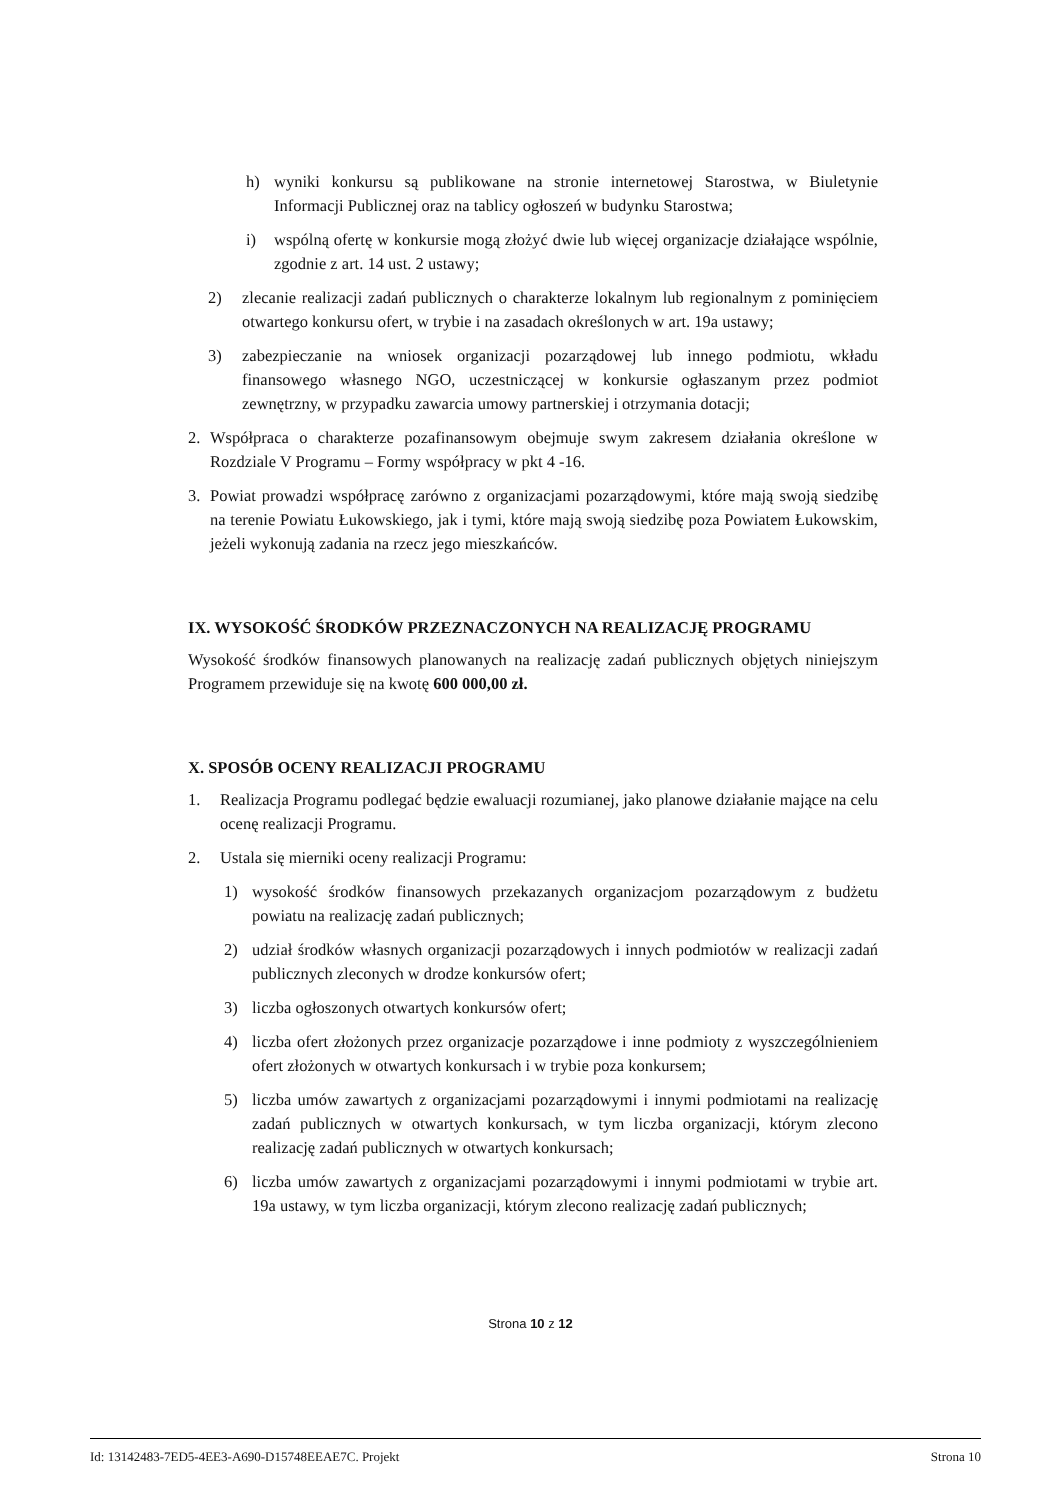h) wyniki konkursu są publikowane na stronie internetowej Starostwa, w Biuletynie Informacji Publicznej oraz na tablicy ogłoszeń w budynku Starostwa;
i) wspólną ofertę w konkursie mogą złożyć dwie lub więcej organizacje działające wspólnie, zgodnie z art. 14 ust. 2 ustawy;
2) zlecanie realizacji zadań publicznych o charakterze lokalnym lub regionalnym z pominięciem otwartego konkursu ofert, w trybie i na zasadach określonych w art. 19a ustawy;
3) zabezpieczanie na wniosek organizacji pozarządowej lub innego podmiotu, wkładu finansowego własnego NGO, uczestniczącej w konkursie ogłaszanym przez podmiot zewnętrzny, w przypadku zawarcia umowy partnerskiej i otrzymania dotacji;
2. Współpraca o charakterze pozafinansowym obejmuje swym zakresem działania określone w Rozdziale V Programu – Formy współpracy w pkt 4 -16.
3. Powiat prowadzi współpracę zarówno z organizacjami pozarządowymi, które mają swoją siedzibę na terenie Powiatu Łukowskiego, jak i tymi, które mają swoją siedzibę poza Powiatem Łukowskim, jeżeli wykonują zadania na rzecz jego mieszkańców.
IX. WYSOKOŚĆ ŚRODKÓW PRZEZNACZONYCH NA REALIZACJĘ PROGRAMU
Wysokość środków finansowych planowanych na realizację zadań publicznych objętych niniejszym Programem przewiduje się na kwotę 600 000,00 zł.
X. SPOSÓB OCENY REALIZACJI PROGRAMU
1. Realizacja Programu podlegać będzie ewaluacji rozumianej, jako planowe działanie mające na celu ocenę realizacji Programu.
2. Ustala się mierniki oceny realizacji Programu:
1) wysokość środków finansowych przekazanych organizacjom pozarządowym z budżetu powiatu na realizację zadań publicznych;
2) udział środków własnych organizacji pozarządowych i innych podmiotów w realizacji zadań publicznych zleconych w drodze konkursów ofert;
3) liczba ogłoszonych otwartych konkursów ofert;
4) liczba ofert złożonych przez organizacje pozarządowe i inne podmioty z wyszczególnieniem ofert złożonych w otwartych konkursach i w trybie poza konkursem;
5) liczba umów zawartych z organizacjami pozarządowymi i innymi podmiotami na realizację zadań publicznych w otwartych konkursach, w tym liczba organizacji, którym zlecono realizację zadań publicznych w otwartych konkursach;
6) liczba umów zawartych z organizacjami pozarządowymi i innymi podmiotami w trybie art. 19a ustawy, w tym liczba organizacji, którym zlecono realizację zadań publicznych;
Strona 10 z 12
Id: 13142483-7ED5-4EE3-A690-D15748EEAE7C. Projekt Strona 10